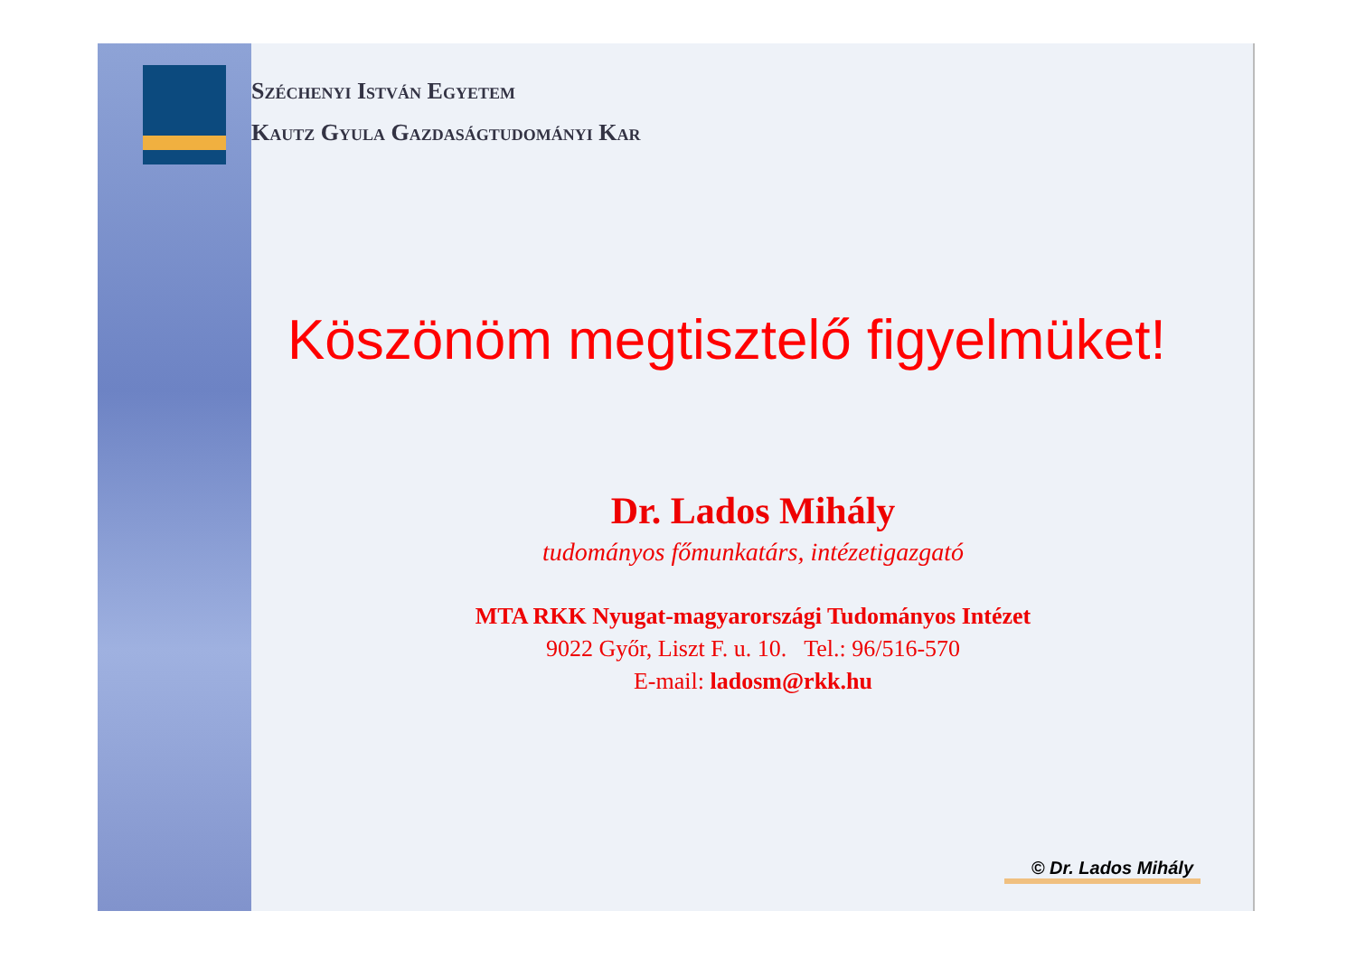Széchenyi István Egyetem
Kautz Gyula Gazdaságtudományi Kar
Köszönöm megtisztelő figyelmüket!
Dr. Lados Mihály
tudományos főmunkatárs, intézetigazgató
MTA RKK Nyugat-magyarországi Tudományos Intézet
9022 Győr, Liszt F. u. 10. Tel.: 96/516-570
E-mail: ladosm@rkk.hu
© Dr. Lados Mihály